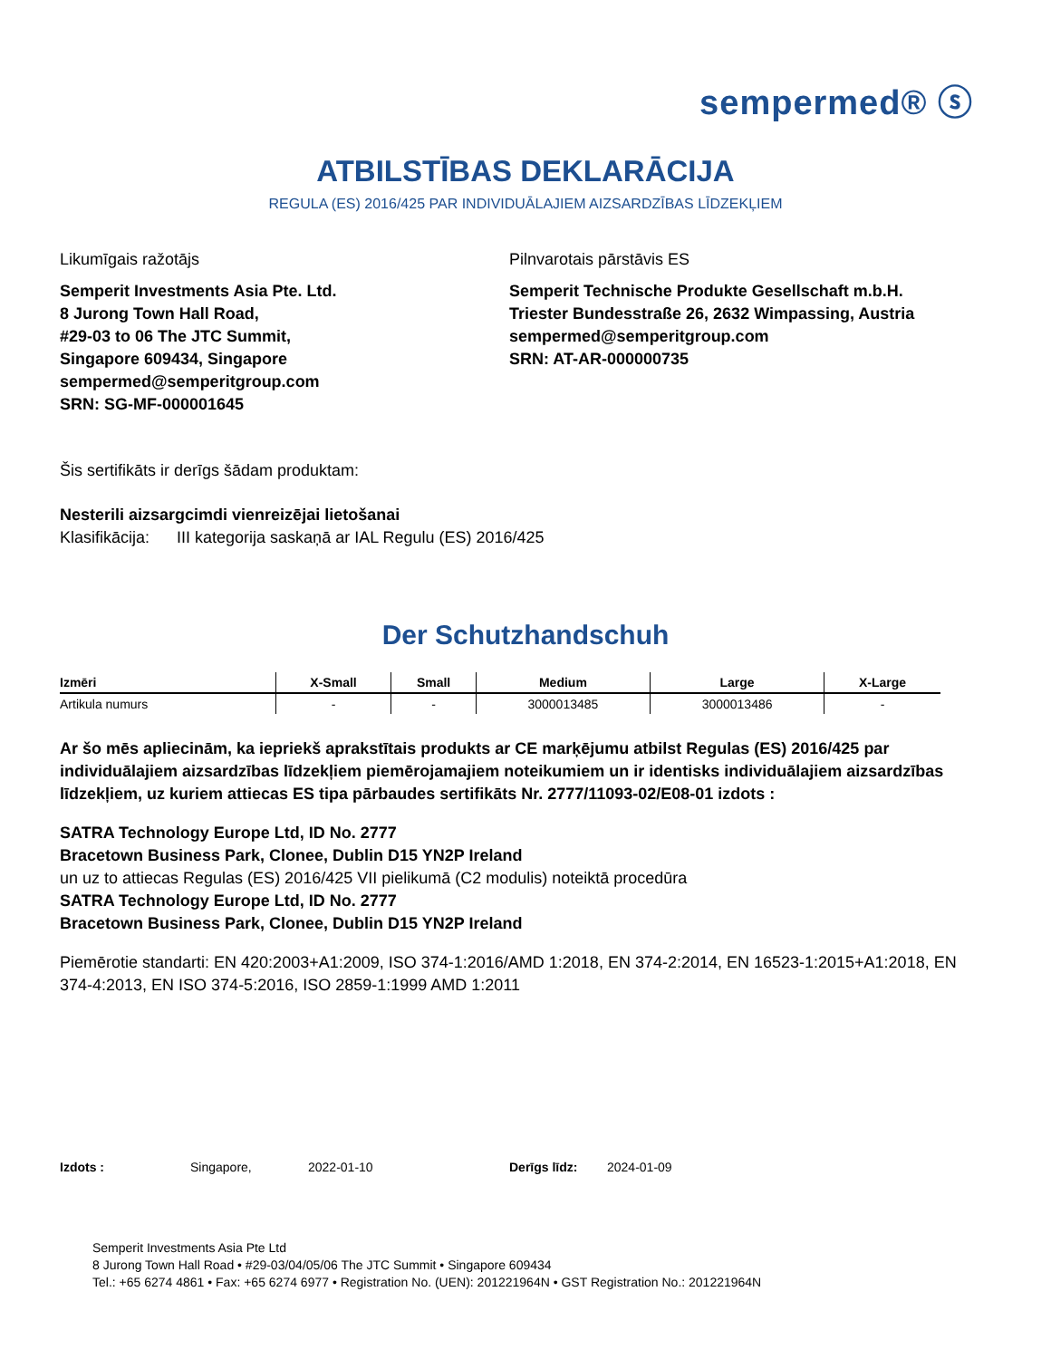sempermed® ⓢ
ATBILSTĪBAS DEKLARĀCIJA
REGULA (ES) 2016/425 PAR INDIVIDUĀLAJIEM AIZSARDZĪBAS LĪDZEKĻIEM
Likumīgais ražotājs
Semperit Investments Asia Pte. Ltd.
8 Jurong Town Hall Road,
#29-03 to 06 The JTC Summit,
Singapore 609434, Singapore
sempermed@semperitgroup.com
SRN: SG-MF-000001645
Pilnvarotais pārstāvis ES
Semperit Technische Produkte Gesellschaft m.b.H.
Triester Bundesstraße 26, 2632 Wimpassing, Austria
sempermed@semperitgroup.com
SRN: AT-AR-000000735
Šis sertifikāts ir derīgs šādam produktam:
Nesterili aizsargcimdi vienreizējai lietošanai
Klasifikācija: III kategorija saskaņā ar IAL Regulu (ES) 2016/425
Der Schutzhandschuh
| Izmēri | X-Small | Small | Medium | Large | X-Large |
| --- | --- | --- | --- | --- | --- |
| Artikula numurs | - | - | 3000013485 | 3000013486 | - |
Ar šo mēs apliecinām, ka iepriekš aprakstītais produkts ar CE marķējumu atbilst Regulas (ES) 2016/425 par individuālajiem aizsardzības līdzekļiem piemērojamajiem noteikumiem un ir identisks individuālajiem aizsardzības līdzekļiem, uz kuriem attiecas ES tipa pārbaudes sertifikāts Nr. 2777/11093-02/E08-01 izdots :
SATRA Technology Europe Ltd, ID No. 2777
Bracetown Business Park, Clonee, Dublin D15 YN2P Ireland
un uz to attiecas Regulas (ES) 2016/425 VII pielikumā (C2 modulis) noteiktā procedūra
SATRA Technology Europe Ltd, ID No. 2777
Bracetown Business Park, Clonee, Dublin D15 YN2P Ireland
Piemērotie standarti: EN 420:2003+A1:2009, ISO 374-1:2016/AMD 1:2018, EN 374-2:2014, EN 16523-1:2015+A1:2018, EN 374-4:2013, EN ISO 374-5:2016, ISO 2859-1:1999 AMD 1:2011
Izdots : Singapore, 2022-01-10 Derīgs līdz: 2024-01-09
Semperit Investments Asia Pte Ltd
8 Jurong Town Hall Road • #29-03/04/05/06 The JTC Summit • Singapore 609434
Tel.: +65 6274 4861 • Fax: +65 6274 6977 • Registration No. (UEN): 201221964N • GST Registration No.: 201221964N